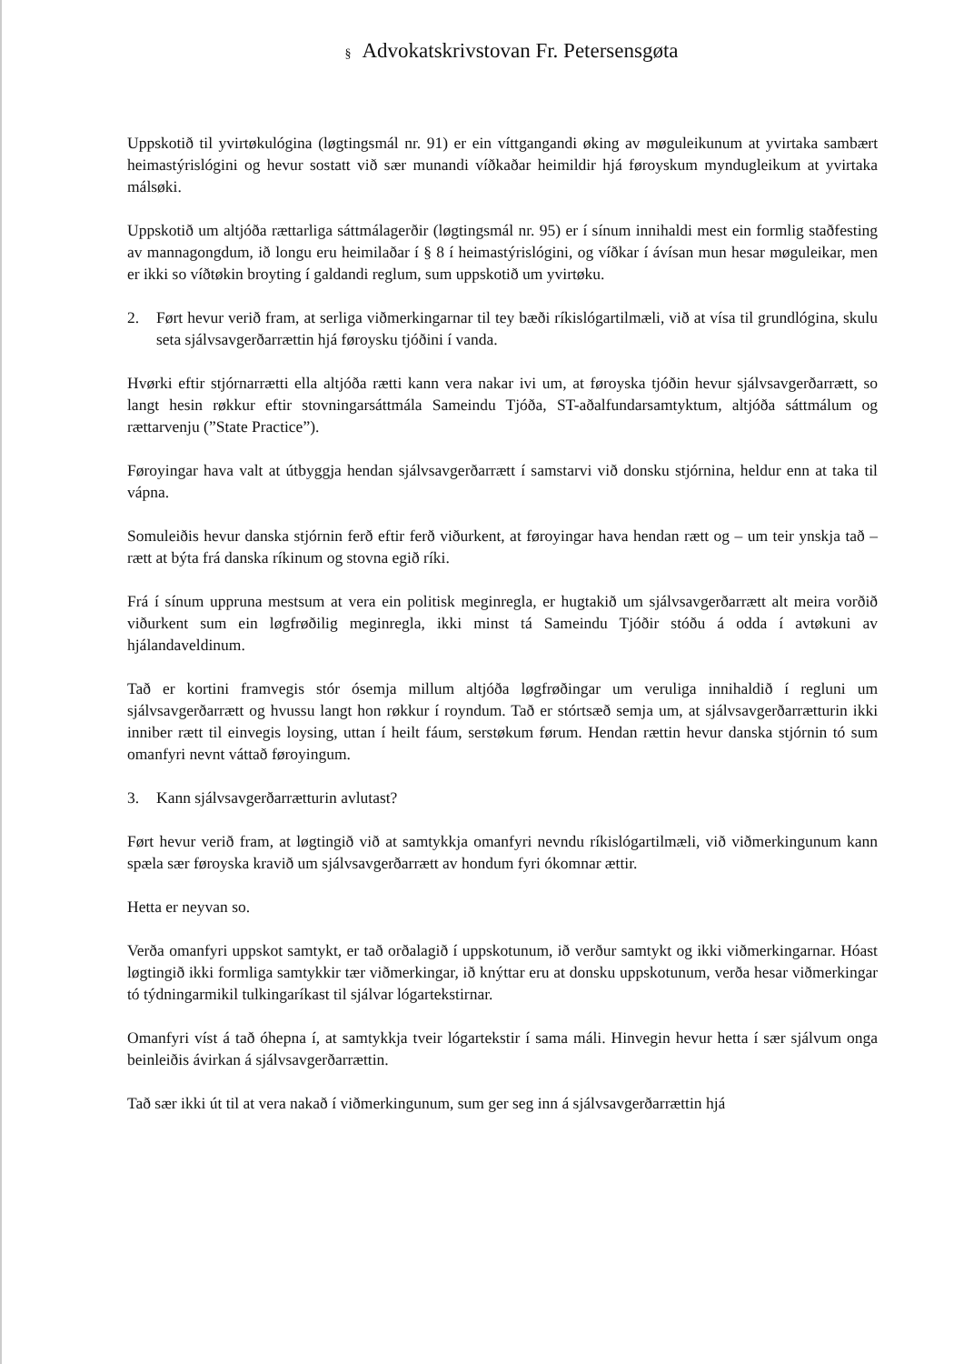§ Advokatskrivstovan Fr. Petersensgøta
Uppskotið til yvirtøkulógina (løgtingsmál nr. 91) er ein víttgangandi øking av møguleikunum at yvirtaka sambært heimastýrislógini og hevur sostatt við sær munandi víðkaðar heimildir hjá føroyskum myndugleikum at yvirtaka málsøki.
Uppskotið um altjóða rættarliga sáttmálagerðir (løgtingsmál nr. 95) er í sínum innihaldi mest ein formlig staðfesting av mannagongdum, ið longu eru heimilaðar í § 8 í heimastýrislógini, og víðkar í ávísan mun hesar møguleikar, men er ikki so víðtøkin broyting í galdandi reglum, sum uppskotið um yvirtøku.
2. Ført hevur verið fram, at serliga viðmerkingarnar til tey bæði ríkislógartilmæli, við at vísa til grundlógina, skulu seta sjálvsavgerðarrættin hjá føroysku tjóðini í vanda.
Hvørki eftir stjórnarrætti ella altjóða rætti kann vera nakar ivi um, at føroyska tjóðin hevur sjálvsavgerðarrætt, so langt hesin røkkur eftir stovningarsáttmála Sameindu Tjóða, ST-aðalfundarsamtyktum, altjóða sáttmálum og rættarvenju (”State Practice”).
Føroyingar hava valt at útbyggja hendan sjálvsavgerðarrætt í samstarvi við donsku stjórnina, heldur enn at taka til vápna.
Somuleiðis hevur danska stjórnin ferð eftir ferð viðurkent, at føroyingar hava hendan rætt og – um teir ynskja tað – rætt at býta frá danska ríkinum og stovna egið ríki.
Frá í sínum uppruna mestsum at vera ein politisk meginregla, er hugtakið um sjálvsavgerðarrætt alt meira vorðið viðurkent sum ein løgfrøðilig meginregla, ikki minst tá Sameindu Tjóðir stóðu á odda í avtøkuni av hjálandaveldinum.
Tað er kortini framvegis stór ósemja millum altjóða løgfrøðingar um veruliga innihaldið í regluni um sjálvsavgerðarrætt og hvussu langt hon røkkur í royndum. Tað er stórtsæð semja um, at sjálvsavgerðarrætturin ikki inniber rætt til einvegis loysing, uttan í heilt fáum, serstøkum førum. Hendan rættin hevur danska stjórnin tó sum omanfyri nevnt váttað føroyingum.
3. Kann sjálvsavgerðarrætturin avlutast?
Ført hevur verið fram, at løgtingið við at samtykkja omanfyri nevndu ríkislógartilmæli, við viðmerkingunum kann spæla sær føroyska kravið um sjálvsavgerðarrætt av hondum fyri ókomnar ættir.
Hetta er neyvan so.
Verða omanfyri uppskot samtykt, er tað orðalagið í uppskotunum, ið verður samtykt og ikki viðmerkingarnar. Hóast løgtingið ikki formliga samtykkir tær viðmerkingar, ið knýttar eru at donsku uppskotunum, verða hesar viðmerkingar tó týdningarmikil tulkingaríkast til sjálvar lógartekstirnar.
Omanfyri víst á tað óhepna í, at samtykkja tveir lógartekstir í sama máli. Hinvegin hevur hetta í sær sjálvum onga beinleiðis ávirkan á sjálvsavgerðarrættin.
Tað sær ikki út til at vera nakað í viðmerkingunum, sum ger seg inn á sjálvsavgerðarrættin hjá